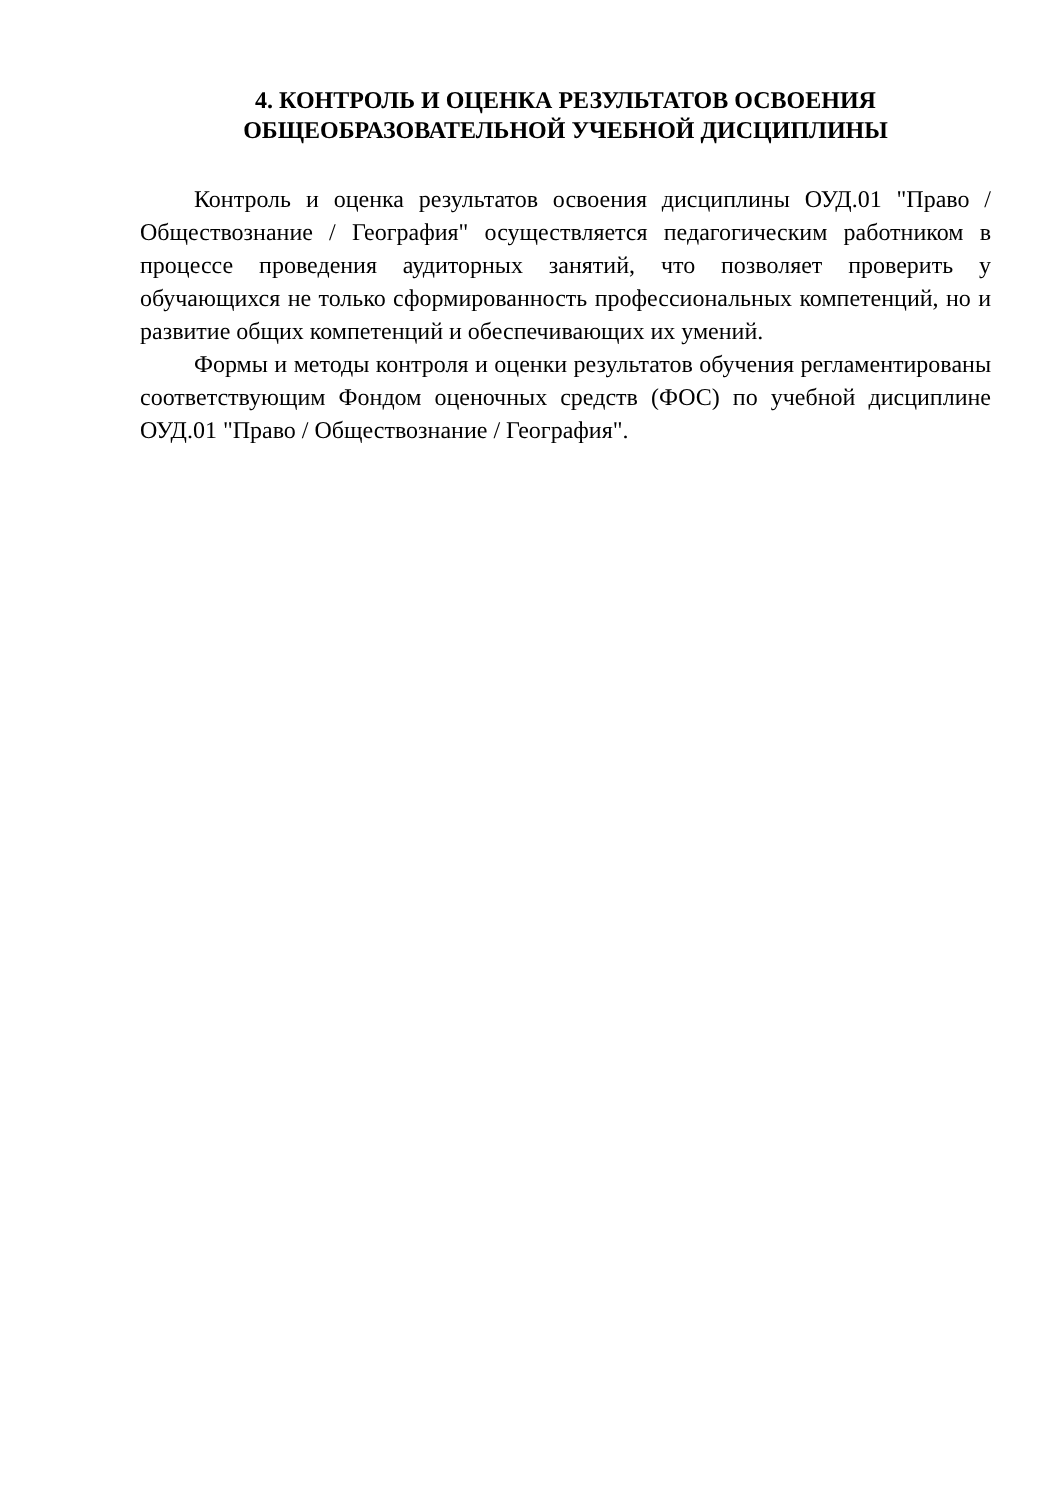4. КОНТРОЛЬ И ОЦЕНКА РЕЗУЛЬТАТОВ ОСВОЕНИЯ
ОБЩЕОБРАЗОВАТЕЛЬНОЙ УЧЕБНОЙ ДИСЦИПЛИНЫ
Контроль и оценка результатов освоения дисциплины ОУД.01 "Право / Обществознание / География" осуществляется педагогическим работником в процессе проведения аудиторных занятий, что позволяет проверить у обучающихся не только сформированность профессиональных компетенций, но и развитие общих компетенций и обеспечивающих их умений.
Формы и методы контроля и оценки результатов обучения регламентированы соответствующим Фондом оценочных средств (ФОС) по учебной дисциплине ОУД.01 "Право / Обществознание / География".